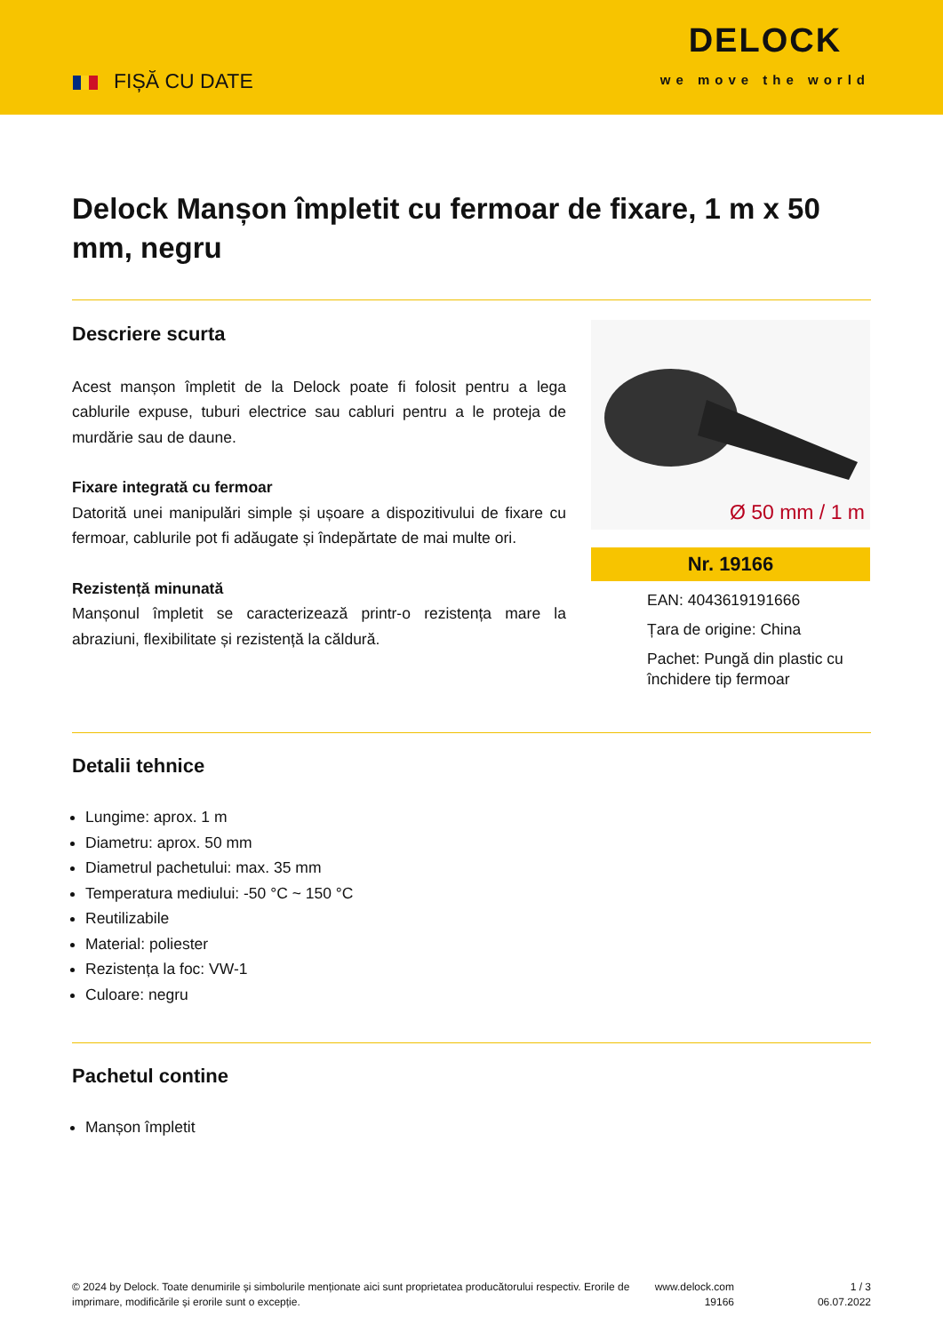FIȘĂ CU DATE
DELOCK
we move the world
Delock Manșon împletit cu fermoar de fixare, 1 m x 50 mm, negru
Descriere scurta
Acest manșon împletit de la Delock poate fi folosit pentru a lega cablurile expuse, tuburi electrice sau cabluri pentru a le proteja de murdărie sau de daune.
Fixare integrată cu fermoar
Datorită unei manipulări simple și ușoare a dispozitivului de fixare cu fermoar, cablurile pot fi adăugate și îndepărtate de mai multe ori.
Rezistență minunată
Manșonul împletit se caracterizează printr-o rezistența mare la abraziuni, flexibilitate și rezistență la căldură.
Ø 50 mm / 1 m
Nr. 19166
EAN: 4043619191666
Țara de origine: China
Pachet: Pungă din plastic cu închidere tip fermoar
Detalii tehnice
Lungime: aprox. 1 m
Diametru: aprox. 50 mm
Diametrul pachetului: max. 35 mm
Temperatura mediului: -50 °C ~ 150 °C
Reutilizabile
Material: poliester
Rezistența la foc: VW-1
Culoare: negru
Pachetul contine
Manșon împletit
© 2024 by Delock. Toate denumirile și simbolurile menționate aici sunt proprietatea producătorului respectiv. Erorile de imprimare, modificările și erorile sunt o excepție.
www.delock.com
19166
1 / 3
06.07.2022